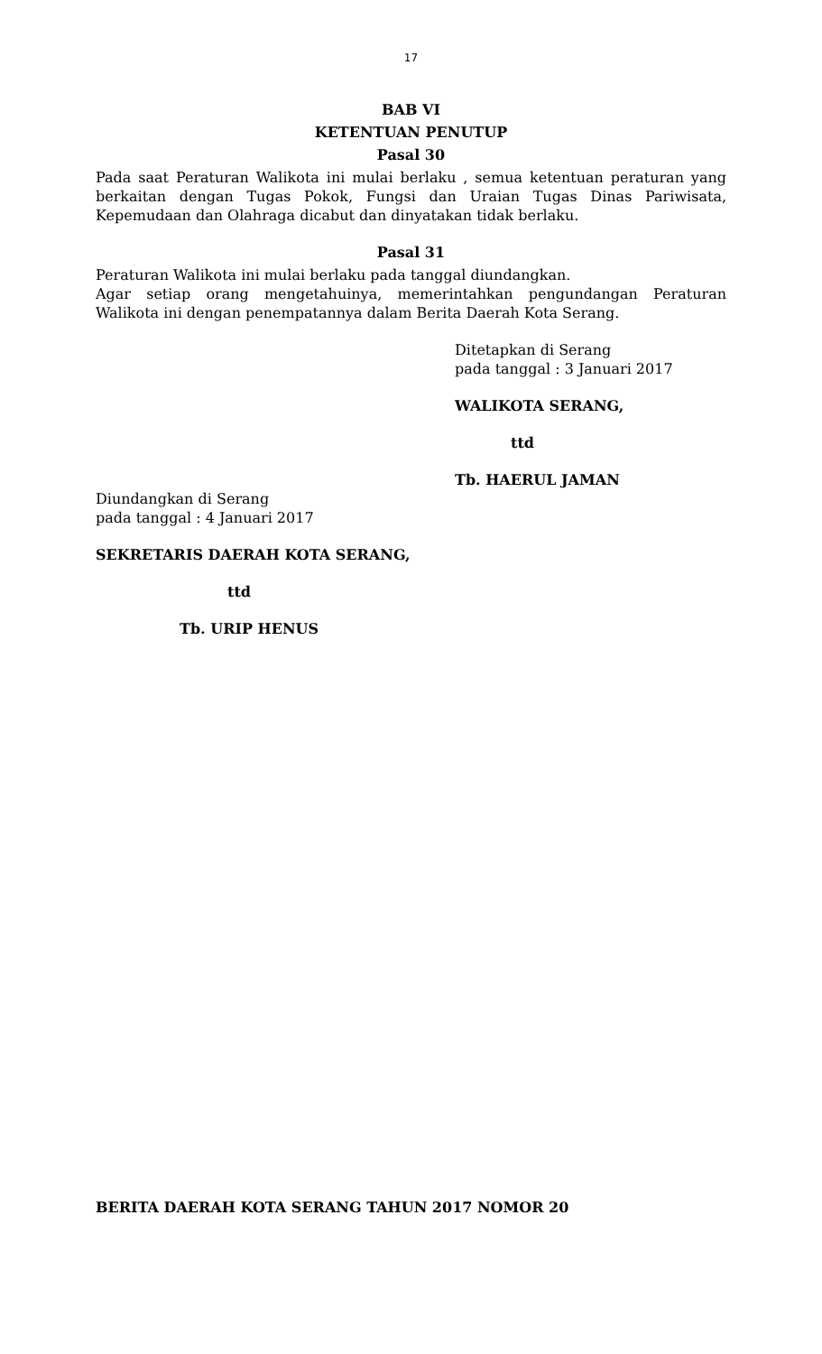17
BAB VI
KETENTUAN PENUTUP
Pasal 30
Pada saat Peraturan Walikota ini mulai berlaku , semua ketentuan peraturan yang berkaitan dengan Tugas Pokok, Fungsi dan Uraian Tugas Dinas Pariwisata, Kepemudaan dan Olahraga dicabut dan dinyatakan tidak berlaku.
Pasal 31
Peraturan Walikota ini mulai berlaku pada tanggal diundangkan.
Agar setiap orang mengetahuinya, memerintahkan pengundangan Peraturan Walikota ini dengan penempatannya dalam Berita Daerah Kota Serang.
Ditetapkan di Serang
pada tanggal : 3 Januari 2017
WALIKOTA SERANG,
ttd
Tb. HAERUL JAMAN
Diundangkan di Serang
pada tanggal : 4 Januari 2017
SEKRETARIS DAERAH KOTA SERANG,
ttd
Tb. URIP HENUS
BERITA DAERAH KOTA SERANG TAHUN 2017 NOMOR 20